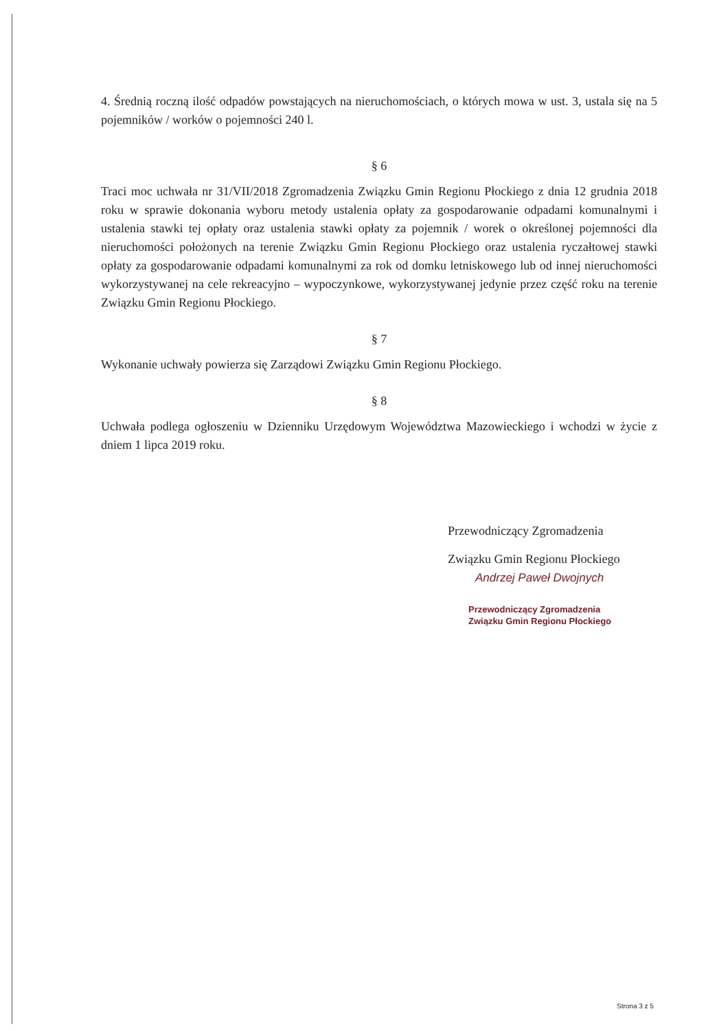4. Średnią roczną ilość odpadów powstających na nieruchomościach, o których mowa w ust. 3, ustala się na 5 pojemników / worków o pojemności 240 l.
§ 6
Traci moc uchwała nr 31/VII/2018 Zgromadzenia Związku Gmin Regionu Płockiego z dnia 12 grudnia 2018 roku w sprawie dokonania wyboru metody ustalenia opłaty za gospodarowanie odpadami komunalnymi i ustalenia stawki tej opłaty oraz ustalenia stawki opłaty za pojemnik / worek o określonej pojemności dla nieruchomości położonych na terenie Związku Gmin Regionu Płockiego oraz ustalenia ryczałtowej stawki opłaty za gospodarowanie odpadami komunalnymi za rok od domku letniskowego lub od innej nieruchomości wykorzystywanej na cele rekreacyjno – wypoczynkowe, wykorzystywanej jedynie przez część roku na terenie Związku Gmin Regionu Płockiego.
§ 7
Wykonanie uchwały powierza się Zarządowi Związku Gmin Regionu Płockiego.
§ 8
Uchwała podlega ogłoszeniu w Dzienniku Urzędowym Województwa Mazowieckiego i wchodzi w życie z dniem 1 lipca 2019 roku.
Przewodniczący Zgromadzenia
Związku Gmin Regionu Płockiego
Andrzej Paweł Dwojnych
Przewodniczący Zgromadzenia
Związku Gmin Regionu Płockiego
Strona 3 z 5